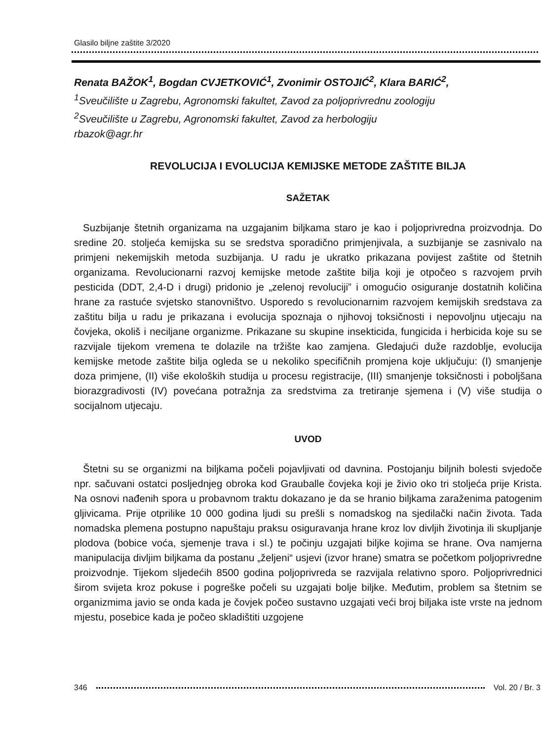Glasilo biljne zaštite 3/2020
Renata BAŽOK<sup>1</sup>, Bogdan CVJETKOVIĆ<sup>1</sup>, Zvonimir OSTOJIĆ<sup>2</sup>, Klara BARIĆ<sup>2</sup>,
<sup>1</sup> Sveučilište u Zagrebu, Agronomski fakultet, Zavod za poljoprivrednu zoologiju
<sup>2</sup> Sveučilište u Zagrebu, Agronomski fakultet, Zavod za herbologiju
rbazok@agr.hr
REVOLUCIJA I EVOLUCIJA KEMIJSKE METODE ZAŠTITE BILJA
SAŽETAK
Suzbijanje štetnih organizama na uzgajanim biljkama staro je kao i poljoprivredna proizvodnja. Do sredine 20. stoljeća kemijska su se sredstva sporadično primjenjivala, a suzbijanje se zasnivalo na primjeni nekemijskih metoda suzbijanja. U radu je ukratko prikazana povijest zaštite od štetnih organizama. Revolucionarni razvoj kemijske metode zaštite bilja koji je otpočeo s razvojem prvih pesticida (DDT, 2,4-D i drugi) pridonio je „zelenoj revoluciji” i omogućio osiguranje dostatnih količina hrane za rastuće svjetsko stanovništvo. Usporedo s revolucionarnim razvojem kemijskih sredstava za zaštitu bilja u radu je prikazana i evolucija spoznaja o njihovoj toksičnosti i nepovoljnu utjecaju na čovjeka, okoliš i neciljane organizme. Prikazane su skupine insekticida, fungicida i herbicida koje su se razvijale tijekom vremena te dolazile na tržište kao zamjena. Gledajući duže razdoblje, evolucija kemijske metode zaštite bilja ogleda se u nekoliko specifičnih promjena koje uključuju: (I) smanjenje doza primjene, (II) više ekoloških studija u procesu registracije, (III) smanjenje toksičnosti i poboljšana biorazgradivosti (IV) povećana potražnja za sredstvima za tretiranje sjemena i (V) više studija o socijalnom utjecaju.
UVOD
Štetni su se organizmi na biljkama počeli pojavljivati od davnina. Postojanju biljnih bolesti svjedoče npr. sačuvani ostatci posljednjeg obroka kod Grauballe čovjeka koji je živio oko tri stoljeća prije Krista. Na osnovi nađenih spora u probavnom traktu dokazano je da se hranio biljkama zaraženima patogenim gljivicama. Prije otprilike 10 000 godina ljudi su prešli s nomadskog na sjedilački način života. Tada nomadska plemena postupno napuštaju praksu osiguravanja hrane kroz lov divljih životinja ili skupljanje plodova (bobice voća, sjemenje trava i sl.) te počinju uzgajati biljke kojima se hrane. Ova namjerna manipulacija divljim biljkama da postanu „željeni“ usjevi (izvor hrane) smatra se početkom poljoprivredne proizvodnje. Tijekom sljedećih 8500 godina poljoprivreda se razvijala relativno sporo. Poljoprivrednici širom svijeta kroz pokuse i pogreške počeli su uzgajati bolje biljke. Međutim, problem sa štetnim se organizmima javio se onda kada je čovjek počeo sustavno uzgajati veći broj biljaka iste vrste na jednom mjestu, posebice kada je počeo skladištiti uzgojene
346 Vol. 20 / Br. 3